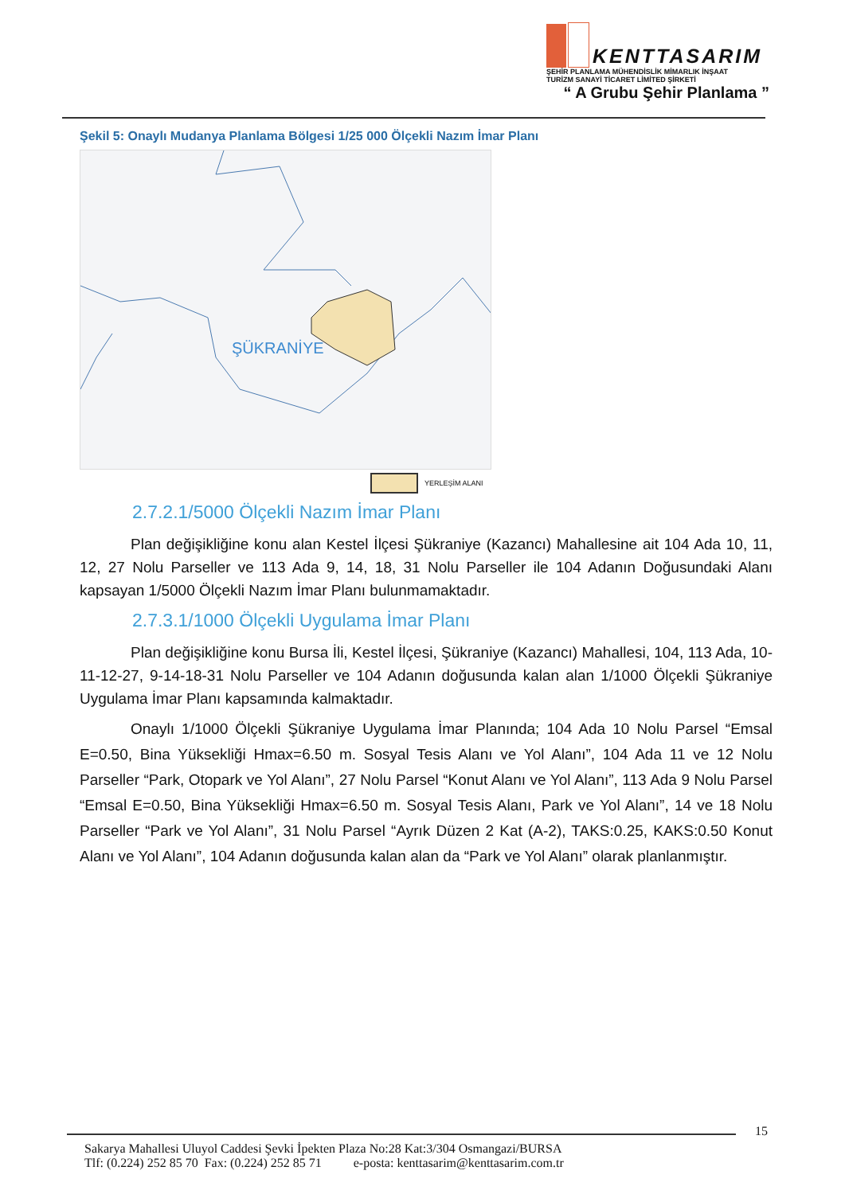KENTTASARIM
ŞEHİR PLANLAMA MÜHENDİSLİK MİMARLIK İNŞAAT
TURİZM SANAYİ TİCARET LİMİTED ŞİRKETİ
“ A Grubu Şehir Planlama ”
Şekil 5: Onaylı Mudanya Planlama Bölgesi 1/25 000 Ölçekli Nazım İmar Planı
ŞÜKRANİYE
YERLEŞİM ALANI
2.7.2.1/5000 Ölçekli Nazım İmar Planı
Plan değişikliğine konu alan Kestel İlçesi Şükraniye (Kazancı) Mahallesine ait 104 Ada 10, 11, 12, 27 Nolu Parseller ve 113 Ada 9, 14, 18, 31 Nolu Parseller ile 104 Adanın Doğusundaki Alanı kapsayan 1/5000 Ölçekli Nazım İmar Planı bulunmamaktadır.
2.7.3.1/1000 Ölçekli Uygulama İmar Planı
Plan değişikliğine konu Bursa İli, Kestel İlçesi, Şükraniye (Kazancı) Mahallesi, 104, 113 Ada, 10-11-12-27, 9-14-18-31 Nolu Parseller ve 104 Adanın doğusunda kalan alan 1/1000 Ölçekli Şükraniye Uygulama İmar Planı kapsamında kalmaktadır.
Onaylı 1/1000 Ölçekli Şükraniye Uygulama İmar Planında; 104 Ada 10 Nolu Parsel “Emsal E=0.50, Bina Yüksekliği Hmax=6.50 m. Sosyal Tesis Alanı ve Yol Alanı”, 104 Ada 11 ve 12 Nolu Parseller “Park, Otopark ve Yol Alanı”, 27 Nolu Parsel “Konut Alanı ve Yol Alanı”, 113 Ada 9 Nolu Parsel “Emsal E=0.50, Bina Yüksekliği Hmax=6.50 m. Sosyal Tesis Alanı, Park ve Yol Alanı”, 14 ve 18 Nolu Parseller “Park ve Yol Alanı”, 31 Nolu Parsel “Ayrık Düzen 2 Kat (A-2), TAKS:0.25, KAKS:0.50 Konut Alanı ve Yol Alanı”, 104 Adanın doğusunda kalan alan da “Park ve Yol Alanı” olarak planlanmıştır.
15
Sakarya Mahallesi Uluyol Caddesi Şevki İpekten Plaza No:28 Kat:3/304 Osmangazi/BURSA
Tlf: (0.224) 252 85 70 Fax: (0.224) 252 85 71 e-posta: kenttasarim@kenttasarim.com.tr